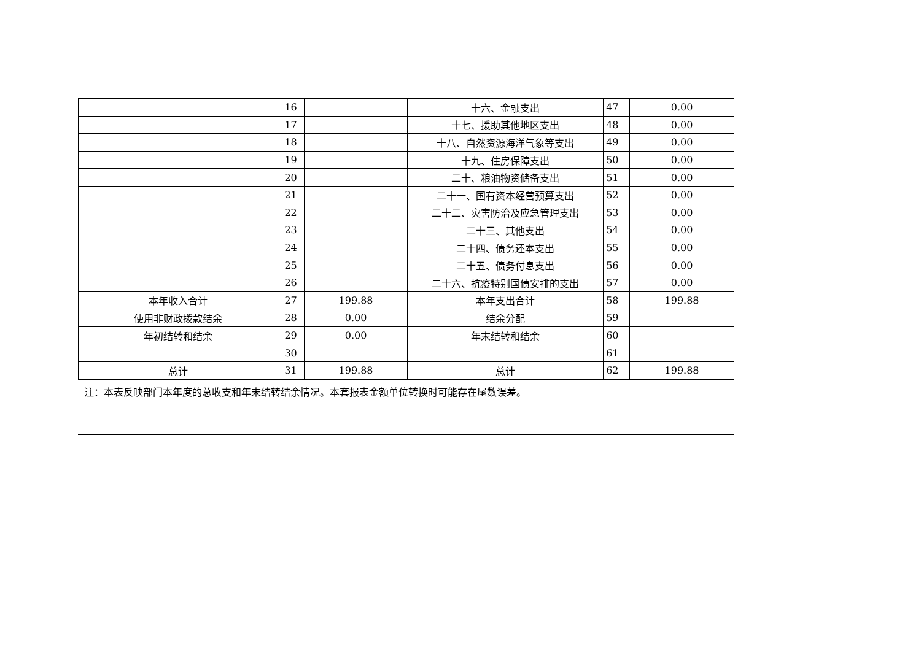| | 16 | | 十六、金融支出 | 47 | 0.00 |
| | 17 | | 十七、援助其他地区支出 | 48 | 0.00 |
| | 18 | | 十八、自然资源海洋气象等支出 | 49 | 0.00 |
| | 19 | | 十九、住房保障支出 | 50 | 0.00 |
| | 20 | | 二十、粮油物资储备支出 | 51 | 0.00 |
| | 21 | | 二十一、国有资本经营预算支出 | 52 | 0.00 |
| | 22 | | 二十二、灾害防治及应急管理支出 | 53 | 0.00 |
| | 23 | | 二十三、其他支出 | 54 | 0.00 |
| | 24 | | 二十四、债务还本支出 | 55 | 0.00 |
| | 25 | | 二十五、债务付息支出 | 56 | 0.00 |
| | 26 | | 二十六、抗疫特别国债安排的支出 | 57 | 0.00 |
| 本年收入合计 | 27 | 199.88 | 本年支出合计 | 58 | 199.88 |
| 使用非财政拨款结余 | 28 | 0.00 | 结余分配 | 59 | |
| 年初结转和结余 | 29 | 0.00 | 年末结转和结余 | 60 | |
| | 30 | | | 61 | |
| 总计 | 31 | 199.88 | 总计 | 62 | 199.88 |
注：本表反映部门本年度的总收支和年末结转结余情况。本套报表金额单位转换时可能存在尾数误差。